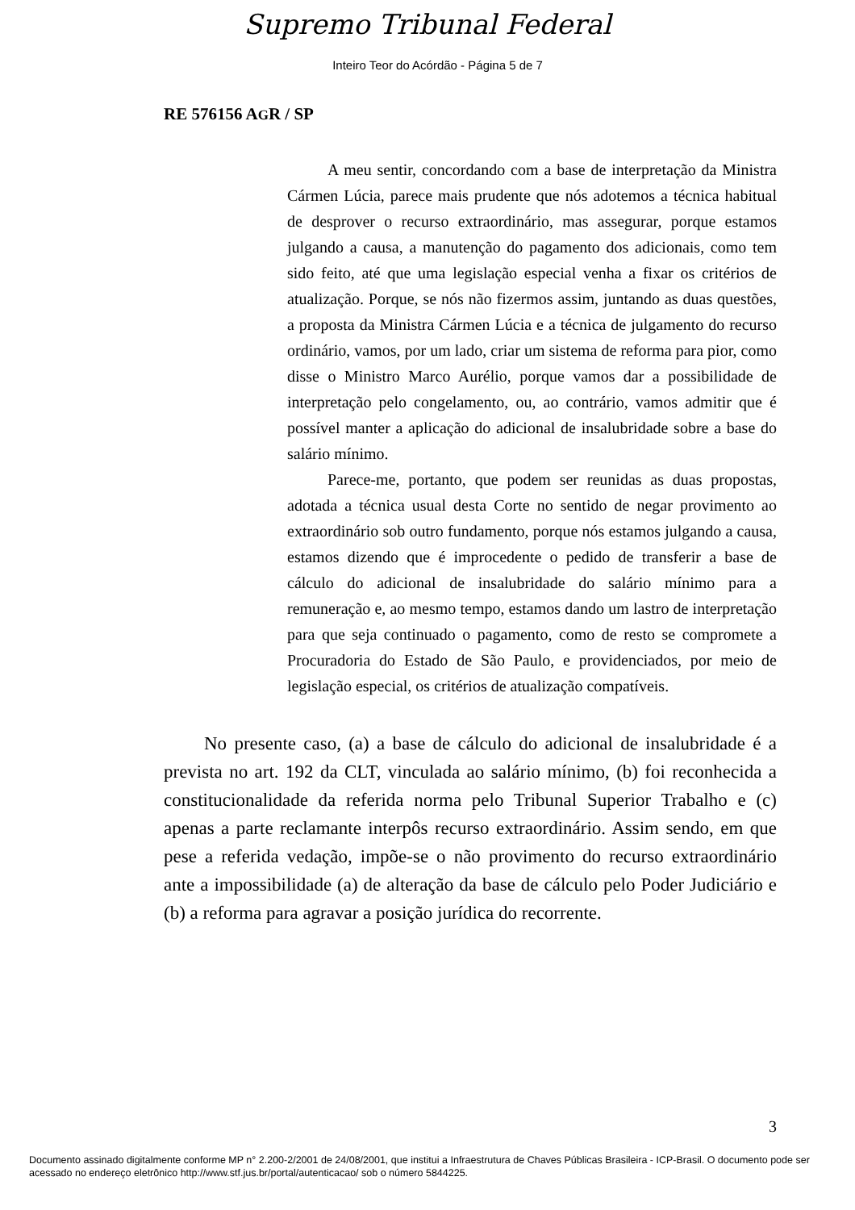Supremo Tribunal Federal
Inteiro Teor do Acórdão - Página 5 de 7
RE 576156 AGR / SP
A meu sentir, concordando com a base de interpretação da Ministra Cármen Lúcia, parece mais prudente que nós adotemos a técnica habitual de desprover o recurso extraordinário, mas assegurar, porque estamos julgando a causa, a manutenção do pagamento dos adicionais, como tem sido feito, até que uma legislação especial venha a fixar os critérios de atualização. Porque, se nós não fizermos assim, juntando as duas questões, a proposta da Ministra Cármen Lúcia e a técnica de julgamento do recurso ordinário, vamos, por um lado, criar um sistema de reforma para pior, como disse o Ministro Marco Aurélio, porque vamos dar a possibilidade de interpretação pelo congelamento, ou, ao contrário, vamos admitir que é possível manter a aplicação do adicional de insalubridade sobre a base do salário mínimo.
Parece-me, portanto, que podem ser reunidas as duas propostas, adotada a técnica usual desta Corte no sentido de negar provimento ao extraordinário sob outro fundamento, porque nós estamos julgando a causa, estamos dizendo que é improcedente o pedido de transferir a base de cálculo do adicional de insalubridade do salário mínimo para a remuneração e, ao mesmo tempo, estamos dando um lastro de interpretação para que seja continuado o pagamento, como de resto se compromete a Procuradoria do Estado de São Paulo, e providenciados, por meio de legislação especial, os critérios de atualização compatíveis.
No presente caso, (a) a base de cálculo do adicional de insalubridade é a prevista no art. 192 da CLT, vinculada ao salário mínimo, (b) foi reconhecida a constitucionalidade da referida norma pelo Tribunal Superior Trabalho e (c) apenas a parte reclamante interpôs recurso extraordinário. Assim sendo, em que pese a referida vedação, impõe-se o não provimento do recurso extraordinário ante a impossibilidade (a) de alteração da base de cálculo pelo Poder Judiciário e (b) a reforma para agravar a posição jurídica do recorrente.
3
Documento assinado digitalmente conforme MP n° 2.200-2/2001 de 24/08/2001, que institui a Infraestrutura de Chaves Públicas Brasileira - ICP-Brasil. O documento pode ser acessado no endereço eletrônico http://www.stf.jus.br/portal/autenticacao/ sob o número 5844225.